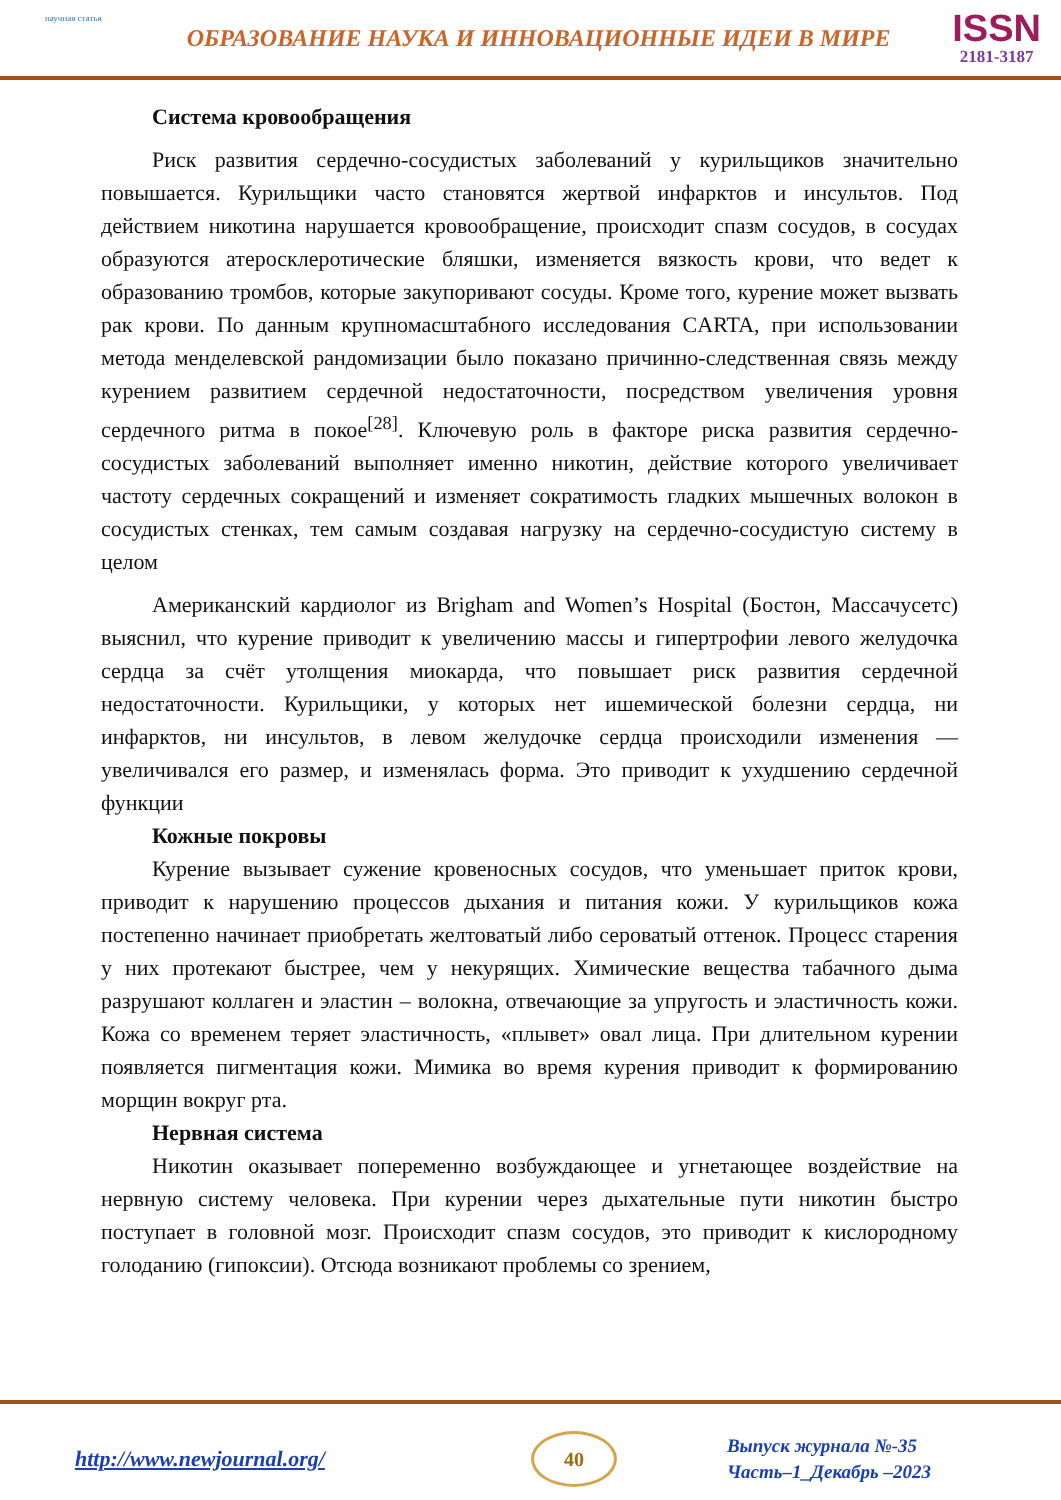научная статья
ОБРАЗОВАНИЕ НАУКА И ИННОВАЦИОННЫЕ ИДЕИ В МИРЕ
ISSN
2181-3187
Система кровообращения
Риск развития сердечно-сосудистых заболеваний у курильщиков значительно повышается. Курильщики часто становятся жертвой инфарктов и инсультов. Под действием никотина нарушается кровообращение, происходит спазм сосудов, в сосудах образуются атеросклеротические бляшки, изменяется вязкость крови, что ведет к образованию тромбов, которые закупоривают сосуды. Кроме того, курение может вызвать рак крови. По данным крупномасштабного исследования CARTA, при использовании метода менделевской рандомизации было показано причинно-следственная связь между курением развитием сердечной недостаточности, посредством увеличения уровня сердечного ритма в покое<sup>[28]</sup>. Ключевую роль в факторе риска развития сердечно-сосудистых заболеваний выполняет именно никотин, действие которого увеличивает частоту сердечных сокращений и изменяет сократимость гладких мышечных волокон в сосудистых стенках, тем самым создавая нагрузку на сердечно-сосудистую систему в целом
Американский кардиолог из Brigham and Women’s Hospital (Бостон, Массачусетс) выяснил, что курение приводит к увеличению массы и гипертрофии левого желудочка сердца за счёт утолщения миокарда, что повышает риск развития сердечной недостаточности. Курильщики, у которых нет ишемической болезни сердца, ни инфарктов, ни инсультов, в левом желудочке сердца происходили изменения — увеличивался его размер, и изменялась форма. Это приводит к ухудшению сердечной функции
Кожные покровы
Курение вызывает сужение кровеносных сосудов, что уменьшает приток крови, приводит к нарушению процессов дыхания и питания кожи. У курильщиков кожа постепенно начинает приобретать желтоватый либо сероватый оттенок. Процесс старения у них протекают быстрее, чем у некурящих. Химические вещества табачного дыма разрушают коллаген и эластин – волокна, отвечающие за упругость и эластичность кожи. Кожа со временем теряет эластичность, «плывет» овал лица. При длительном курении появляется пигментация кожи. Мимика во время курения приводит к формированию морщин вокруг рта.
Нервная система
Никотин оказывает попеременно возбуждающее и угнетающее воздействие на нервную систему человека. При курении через дыхательные пути никотин быстро поступает в головной мозг. Происходит спазм сосудов, это приводит к кислородному голоданию (гипоксии). Отсюда возникают проблемы со зрением,
http://www.newjournal.org/
40
Выпуск журнала №-35
Часть–1_Декабрь –2023